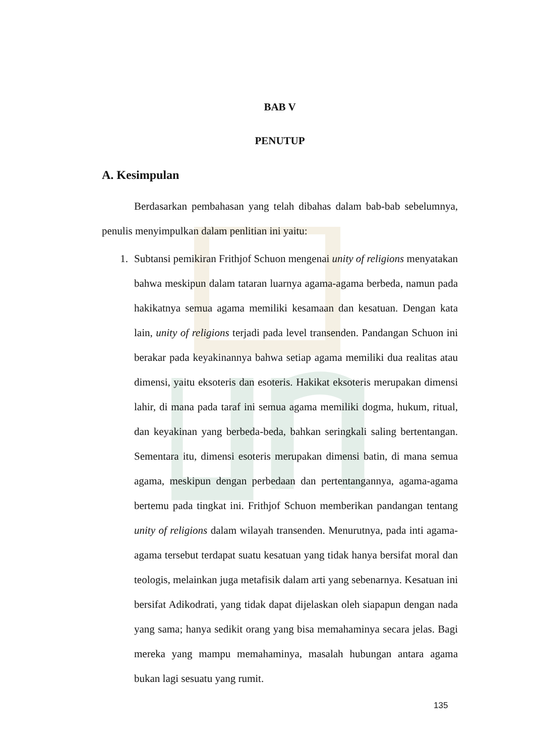BAB V
PENUTUP
A. Kesimpulan
Berdasarkan pembahasan yang telah dibahas dalam bab-bab sebelumnya, penulis menyimpulkan dalam penlitian ini yaitu:
1. Subtansi pemikiran Frithjof Schuon mengenai unity of religions menyatakan bahwa meskipun dalam tataran luarnya agama-agama berbeda, namun pada hakikatnya semua agama memiliki kesamaan dan kesatuan. Dengan kata lain, unity of religions terjadi pada level transenden. Pandangan Schuon ini berakar pada keyakinannya bahwa setiap agama memiliki dua realitas atau dimensi, yaitu eksoteris dan esoteris. Hakikat eksoteris merupakan dimensi lahir, di mana pada taraf ini semua agama memiliki dogma, hukum, ritual, dan keyakinan yang berbeda-beda, bahkan seringkali saling bertentangan. Sementara itu, dimensi esoteris merupakan dimensi batin, di mana semua agama, meskipun dengan perbedaan dan pertentangannya, agama-agama bertemu pada tingkat ini. Frithjof Schuon memberikan pandangan tentang unity of religions dalam wilayah transenden. Menurutnya, pada inti agama-agama tersebut terdapat suatu kesatuan yang tidak hanya bersifat moral dan teologis, melainkan juga metafisik dalam arti yang sebenarnya. Kesatuan ini bersifat Adikodrati, yang tidak dapat dijelaskan oleh siapapun dengan nada yang sama; hanya sedikit orang yang bisa memahaminya secara jelas. Bagi mereka yang mampu memahaminya, masalah hubungan antara agama bukan lagi sesuatu yang rumit.
135